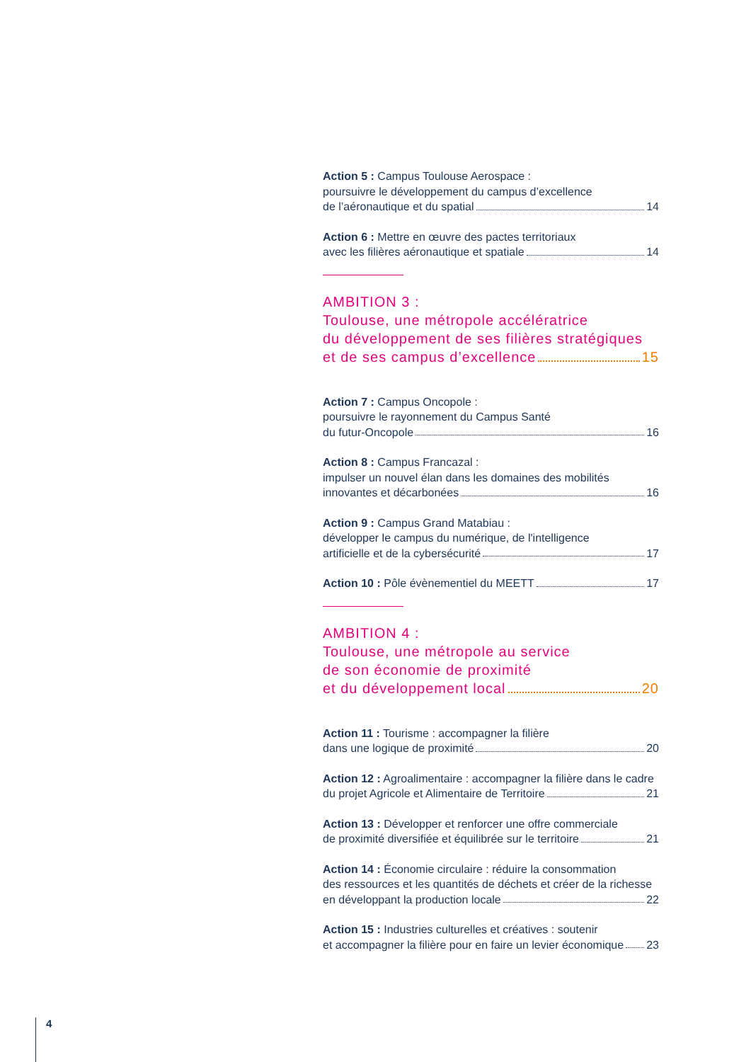Action 5 : Campus Toulouse Aerospace :
poursuivre le développement du campus d’excellence
de l’aéronautique et du spatial 14
Action 6 : Mettre en œuvre des pactes territoriaux
avec les filières aéronautique et spatiale 14
AMBITION 3 :
Toulouse, une métropole accélératrice
du développement de ses filières stratégiques
et de ses campus d’excellence 15
Action 7 : Campus Oncopole :
poursuivre le rayonnement du Campus Santé
du futur-Oncopole 16
Action 8 : Campus Francazal :
impulser un nouvel élan dans les domaines des mobilités
innovantes et décarbonées 16
Action 9 : Campus Grand Matabiau :
développer le campus du numérique, de l'intelligence
artificielle et de la cybersécurité 17
Action 10 : Pôle évènementiel du MEETT 17
AMBITION 4 :
Toulouse, une métropole au service
de son économie de proximité
et du développement local 20
Action 11 : Tourisme : accompagner la filière
dans une logique de proximité 20
Action 12 : Agroalimentaire : accompagner la filière dans le cadre
du projet Agricole et Alimentaire de Territoire 21
Action 13 : Développer et renforcer une offre commerciale
de proximité diversifiée et équilibrée sur le territoire 21
Action 14 : Économie circulaire : réduire la consommation
des ressources et les quantités de déchets et créer de la richesse
en développant la production locale 22
Action 15 : Industries culturelles et créatives : soutenir
et accompagner la filière pour en faire un levier économique 23
4